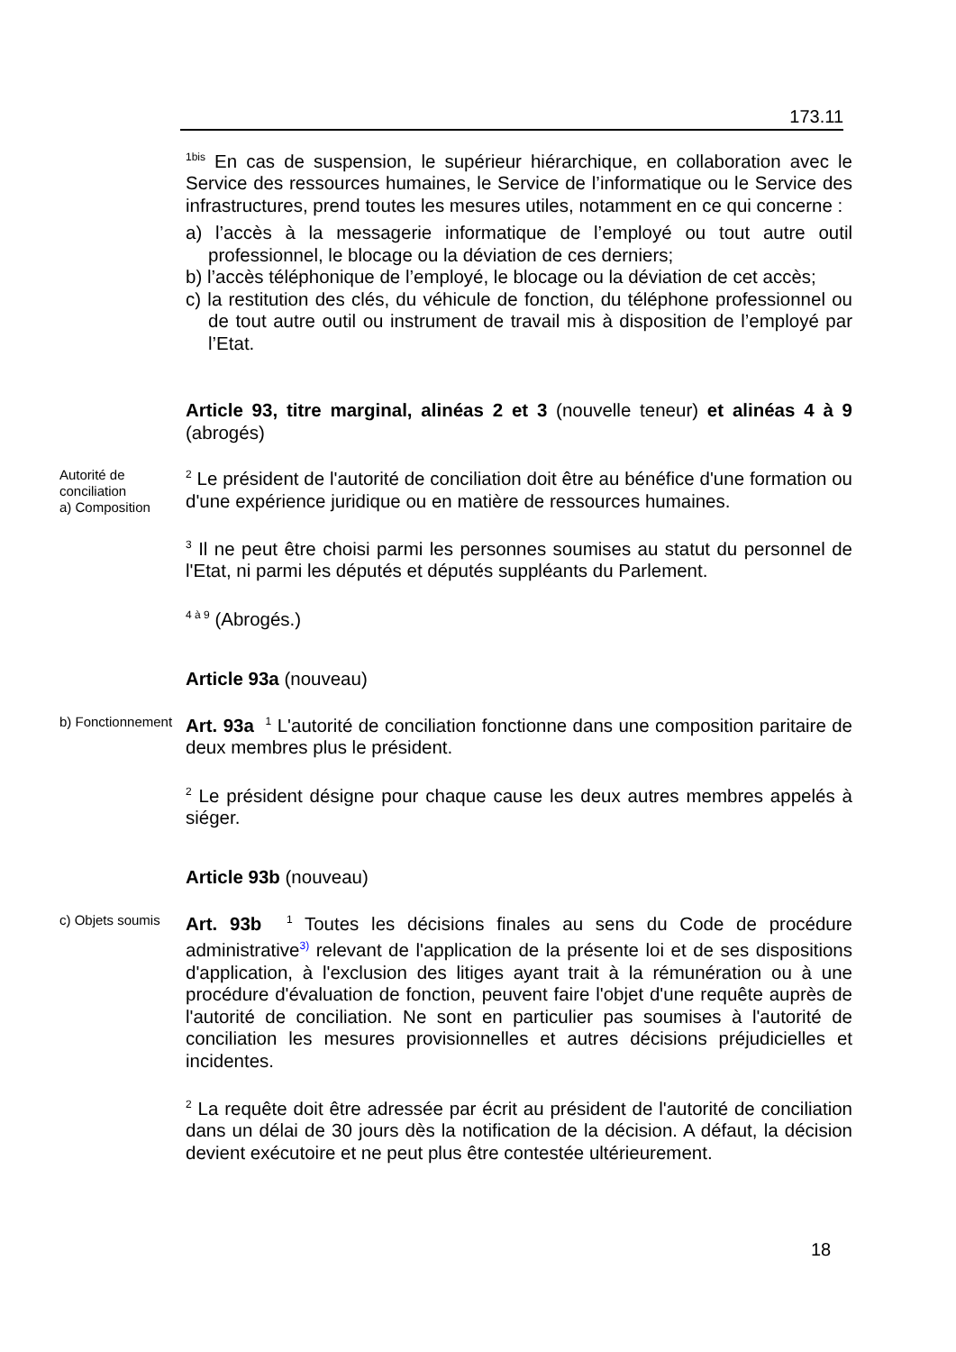173.11
<sup>1bis</sup> En cas de suspension, le supérieur hiérarchique, en collaboration avec le Service des ressources humaines, le Service de l’informatique ou le Service des infrastructures, prend toutes les mesures utiles, notamment en ce qui concerne :
a) l’accès à la messagerie informatique de l’employé ou tout autre outil professionnel, le blocage ou la déviation de ces derniers;
b) l’accès téléphonique de l’employé, le blocage ou la déviation de cet accès;
c) la restitution des clés, du véhicule de fonction, du téléphone professionnel ou de tout autre outil ou instrument de travail mis à disposition de l’employé par l’Etat.
Article 93, titre marginal, alinéas 2 et 3 (nouvelle teneur) et alinéas 4 à 9 (abrogés)
Autorité de conciliation
a) Composition
<sup>2</sup> Le président de l'autorité de conciliation doit être au bénéfice d'une formation ou d'une expérience juridique ou en matière de ressources humaines.
<sup>3</sup> Il ne peut être choisi parmi les personnes soumises au statut du personnel de l'Etat, ni parmi les députés et députés suppléants du Parlement.
<sup>4 à 9</sup> (Abrogés.)
Article 93a (nouveau)
b) Fonctionnement
Art. 93a <sup>1</sup> L'autorité de conciliation fonctionne dans une composition paritaire de deux membres plus le président.
<sup>2</sup> Le président désigne pour chaque cause les deux autres membres appelés à siéger.
Article 93b (nouveau)
c) Objets soumis
Art. 93b <sup>1</sup> Toutes les décisions finales au sens du Code de procédure administrative<sup>3)</sup> relevant de l'application de la présente loi et de ses dispositions d'application, à l'exclusion des litiges ayant trait à la rémunération ou à une procédure d'évaluation de fonction, peuvent faire l'objet d'une requête auprès de l'autorité de conciliation. Ne sont en particulier pas soumises à l'autorité de conciliation les mesures provisionnelles et autres décisions préjudicielles et incidentes.
<sup>2</sup> La requête doit être adressée par écrit au président de l'autorité de conciliation dans un délai de 30 jours dès la notification de la décision. A défaut, la décision devient exécutoire et ne peut plus être contestée ultérieurement.
18